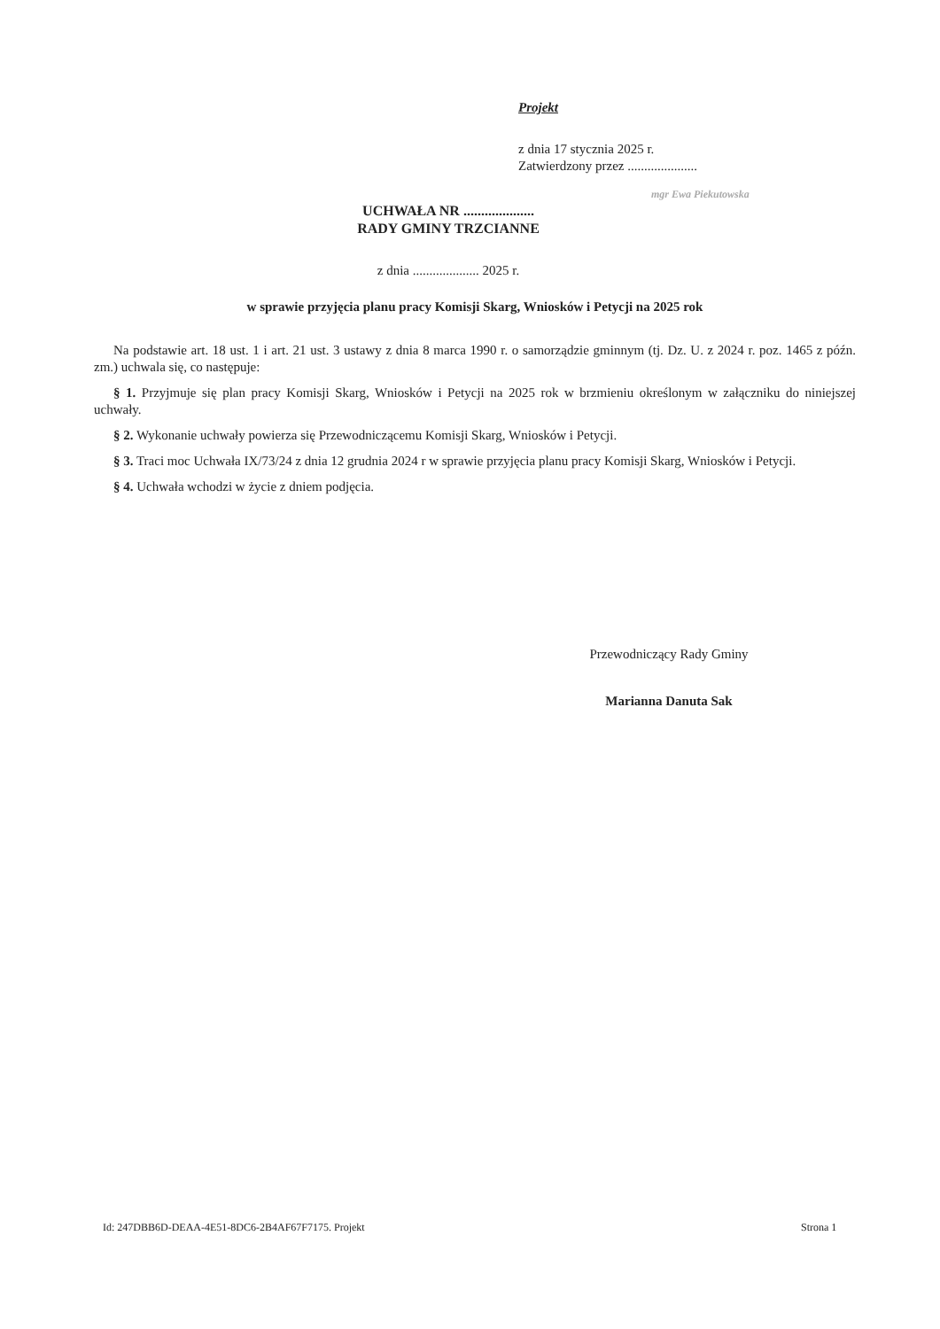Projekt
z dnia 17 stycznia 2025 r.
Zatwierdzony przez .....................
mgr Ewa Piekutowska
UCHWAŁA NR ....................
RADY GMINY TRZCIANNE
z dnia .................... 2025 r.
w sprawie przyjęcia planu pracy Komisji Skarg, Wniosków i Petycji na 2025 rok
Na podstawie art. 18 ust. 1 i art. 21 ust. 3 ustawy z dnia 8 marca 1990 r. o samorządzie gminnym (tj. Dz. U. z 2024 r. poz. 1465 z późn. zm.) uchwala się, co następuje:
§ 1. Przyjmuje się plan pracy Komisji Skarg, Wniosków i Petycji na 2025 rok w brzmieniu określonym w załączniku do niniejszej uchwały.
§ 2. Wykonanie uchwały powierza się Przewodniczącemu Komisji Skarg, Wniosków i Petycji.
§ 3. Traci moc Uchwała IX/73/24 z dnia 12 grudnia 2024 r w sprawie przyjęcia planu pracy Komisji Skarg, Wniosków i Petycji.
§ 4. Uchwała wchodzi w życie z dniem podjęcia.
Przewodniczący Rady Gminy
Marianna Danuta Sak
Id: 247DBB6D-DEAA-4E51-8DC6-2B4AF67F7175. Projekt
Strona 1